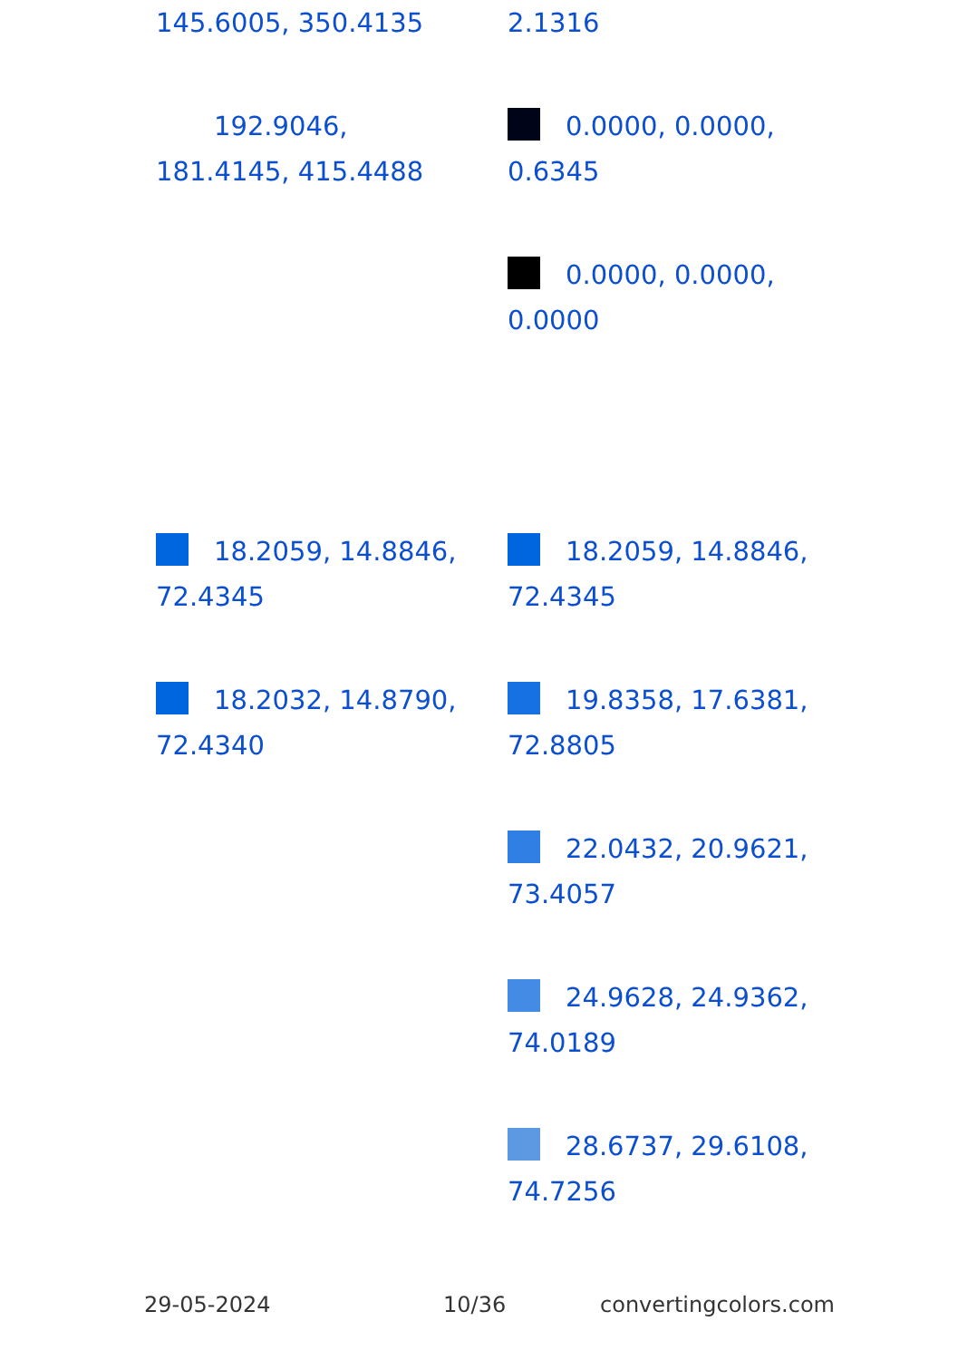145.6005, 350.4135 2.1316
192.9046,
181.4145, 415.4488
0.0000, 0.0000,
0.6345
0.0000, 0.0000,
0.0000
18.2059, 14.8846,
72.4345
18.2059, 14.8846,
72.4345
18.2032, 14.8790,
72.4340
19.8358, 17.6381,
72.8805
22.0432, 20.9621,
73.4057
24.9628, 24.9362,
74.0189
28.6737, 29.6108,
74.7256
29-05-2024 10/36 convertingcolors.com